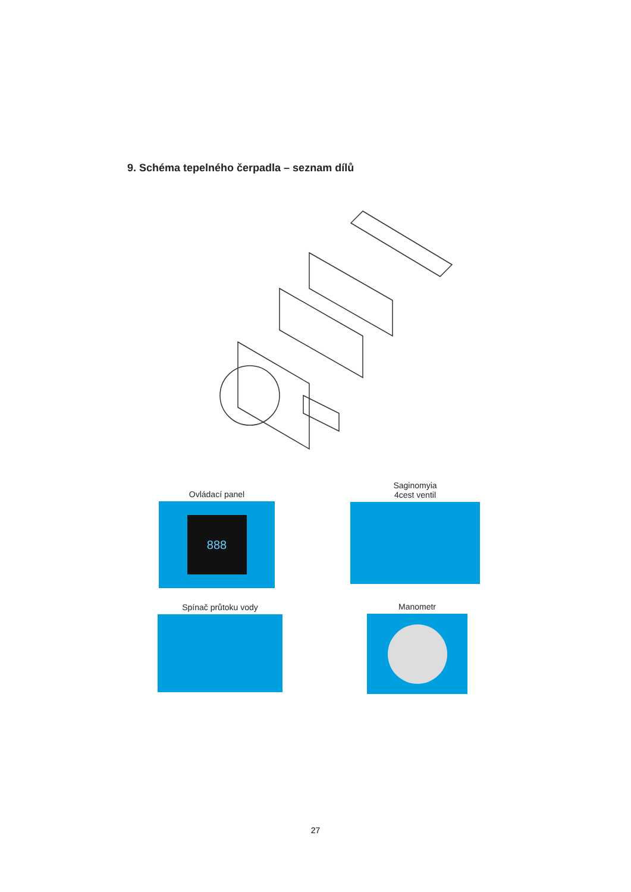9. Schéma tepelného čerpadla – seznam dílů
Ovládací panel
888
Saginomyia
4cest ventil
Spínač průtoku vody Manometr
27